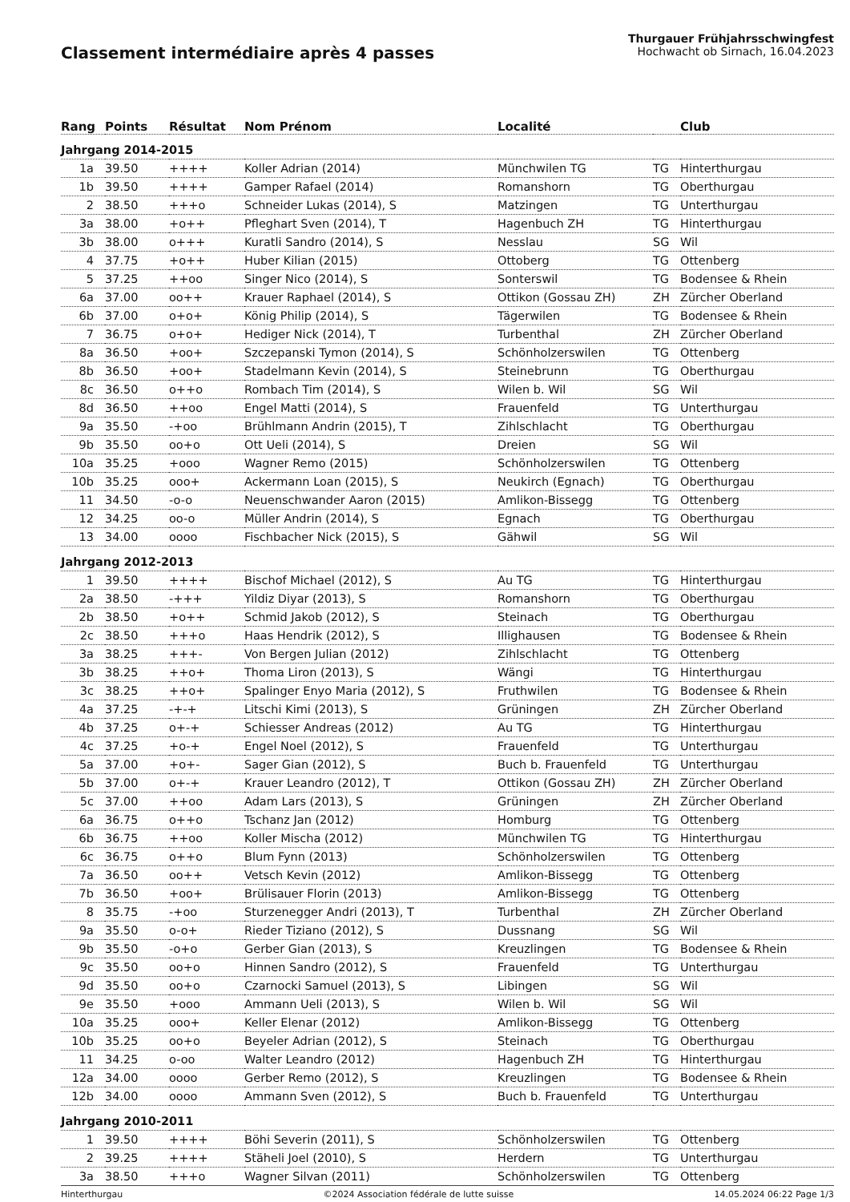Classement intermédiaire après 4 passes
Thurgauer Frühjahrsschwingfest
Hochwacht ob Sirnach, 16.04.2023
| Rang | Points | Résultat | Nom Prénom | Localité | | Club |
| --- | --- | --- | --- | --- | --- | --- |
| Jahrgang 2014-2015 | | | | | | |
| 1a | 39.50 | ++++ | Koller Adrian (2014) | Münchwilen TG | TG | Hinterthurgau |
| 1b | 39.50 | ++++ | Gamper Rafael (2014) | Romanshorn | TG | Oberthurgau |
| 2 | 38.50 | +++o | Schneider Lukas (2014), S | Matzingen | TG | Unterthurgau |
| 3a | 38.00 | +o++ | Pfleghart Sven (2014), T | Hagenbuch ZH | TG | Hinterthurgau |
| 3b | 38.00 | o+++ | Kuratli Sandro (2014), S | Nesslau | SG | Wil |
| 4 | 37.75 | +o++ | Huber Kilian (2015) | Ottoberg | TG | Ottenberg |
| 5 | 37.25 | ++oo | Singer Nico (2014), S | Sonterswil | TG | Bodensee & Rhein |
| 6a | 37.00 | oo++ | Krauer Raphael (2014), S | Ottikon (Gossau ZH) | ZH | Zürcher Oberland |
| 6b | 37.00 | o+o+ | König Philip (2014), S | Tägerwilen | TG | Bodensee & Rhein |
| 7 | 36.75 | o+o+ | Hediger Nick (2014), T | Turbenthal | ZH | Zürcher Oberland |
| 8a | 36.50 | +oo+ | Szczepanski Tymon (2014), S | Schönholzerswilen | TG | Ottenberg |
| 8b | 36.50 | +oo+ | Stadelmann Kevin (2014), S | Steinebrunn | TG | Oberthurgau |
| 8c | 36.50 | o++o | Rombach Tim (2014), S | Wilen b. Wil | SG | Wil |
| 8d | 36.50 | ++oo | Engel Matti (2014), S | Frauenfeld | TG | Unterthurgau |
| 9a | 35.50 | -+oo | Brühlmann Andrin (2015), T | Zihlschlacht | TG | Oberthurgau |
| 9b | 35.50 | oo+o | Ott Ueli (2014), S | Dreien | SG | Wil |
| 10a | 35.25 | +ooo | Wagner Remo (2015) | Schönholzerswilen | TG | Ottenberg |
| 10b | 35.25 | ooo+ | Ackermann Loan (2015), S | Neukirch (Egnach) | TG | Oberthurgau |
| 11 | 34.50 | -o-o | Neuenschwander Aaron (2015) | Amlikon-Bissegg | TG | Ottenberg |
| 12 | 34.25 | oo-o | Müller Andrin (2014), S | Egnach | TG | Oberthurgau |
| 13 | 34.00 | oooo | Fischbacher Nick (2015), S | Gähwil | SG | Wil |
| Jahrgang 2012-2013 | | | | | | |
| 1 | 39.50 | ++++ | Bischof Michael (2012), S | Au TG | TG | Hinterthurgau |
| 2a | 38.50 | -+++ | Yildiz Diyar (2013), S | Romanshorn | TG | Oberthurgau |
| 2b | 38.50 | +o++ | Schmid Jakob (2012), S | Steinach | TG | Oberthurgau |
| 2c | 38.50 | +++o | Haas Hendrik (2012), S | Illighausen | TG | Bodensee & Rhein |
| 3a | 38.25 | +++- | Von Bergen Julian (2012) | Zihlschlacht | TG | Ottenberg |
| 3b | 38.25 | ++o+ | Thoma Liron (2013), S | Wängi | TG | Hinterthurgau |
| 3c | 38.25 | ++o+ | Spalinger Enyo Maria (2012), S | Fruthwilen | TG | Bodensee & Rhein |
| 4a | 37.25 | -+-+ | Litschi Kimi (2013), S | Grüningen | ZH | Zürcher Oberland |
| 4b | 37.25 | o+-+ | Schiesser Andreas (2012) | Au TG | TG | Hinterthurgau |
| 4c | 37.25 | +o-+ | Engel Noel (2012), S | Frauenfeld | TG | Unterthurgau |
| 5a | 37.00 | +o+- | Sager Gian (2012), S | Buch b. Frauenfeld | TG | Unterthurgau |
| 5b | 37.00 | o+-+ | Krauer Leandro (2012), T | Ottikon (Gossau ZH) | ZH | Zürcher Oberland |
| 5c | 37.00 | ++oo | Adam Lars (2013), S | Grüningen | ZH | Zürcher Oberland |
| 6a | 36.75 | o++o | Tschanz Jan (2012) | Homburg | TG | Ottenberg |
| 6b | 36.75 | ++oo | Koller Mischa (2012) | Münchwilen TG | TG | Hinterthurgau |
| 6c | 36.75 | o++o | Blum Fynn (2013) | Schönholzerswilen | TG | Ottenberg |
| 7a | 36.50 | oo++ | Vetsch Kevin (2012) | Amlikon-Bissegg | TG | Ottenberg |
| 7b | 36.50 | +oo+ | Brülisauer Florin (2013) | Amlikon-Bissegg | TG | Ottenberg |
| 8 | 35.75 | -+oo | Sturzenegger Andri (2013), T | Turbenthal | ZH | Zürcher Oberland |
| 9a | 35.50 | o-o+ | Rieder Tiziano (2012), S | Dussnang | SG | Wil |
| 9b | 35.50 | -o+o | Gerber Gian (2013), S | Kreuzlingen | TG | Bodensee & Rhein |
| 9c | 35.50 | oo+o | Hinnen Sandro (2012), S | Frauenfeld | TG | Unterthurgau |
| 9d | 35.50 | oo+o | Czarnocki Samuel (2013), S | Libingen | SG | Wil |
| 9e | 35.50 | +ooo | Ammann Ueli (2013), S | Wilen b. Wil | SG | Wil |
| 10a | 35.25 | ooo+ | Keller Elenar (2012) | Amlikon-Bissegg | TG | Ottenberg |
| 10b | 35.25 | oo+o | Beyeler Adrian (2012), S | Steinach | TG | Oberthurgau |
| 11 | 34.25 | o-oo | Walter Leandro (2012) | Hagenbuch ZH | TG | Hinterthurgau |
| 12a | 34.00 | oooo | Gerber Remo (2012), S | Kreuzlingen | TG | Bodensee & Rhein |
| 12b | 34.00 | oooo | Ammann Sven (2012), S | Buch b. Frauenfeld | TG | Unterthurgau |
| Jahrgang 2010-2011 | | | | | | |
| 1 | 39.50 | ++++ | Böhi Severin (2011), S | Schönholzerswilen | TG | Ottenberg |
| 2 | 39.25 | ++++ | Stäheli Joel (2010), S | Herdern | TG | Unterthurgau |
| 3a | 38.50 | +++o | Wagner Silvan (2011) | Schönholzerswilen | TG | Ottenberg |
Hinterthurgau ©2024 Association fédérale de lutte suisse 14.05.2024 06:22 Page 1/3